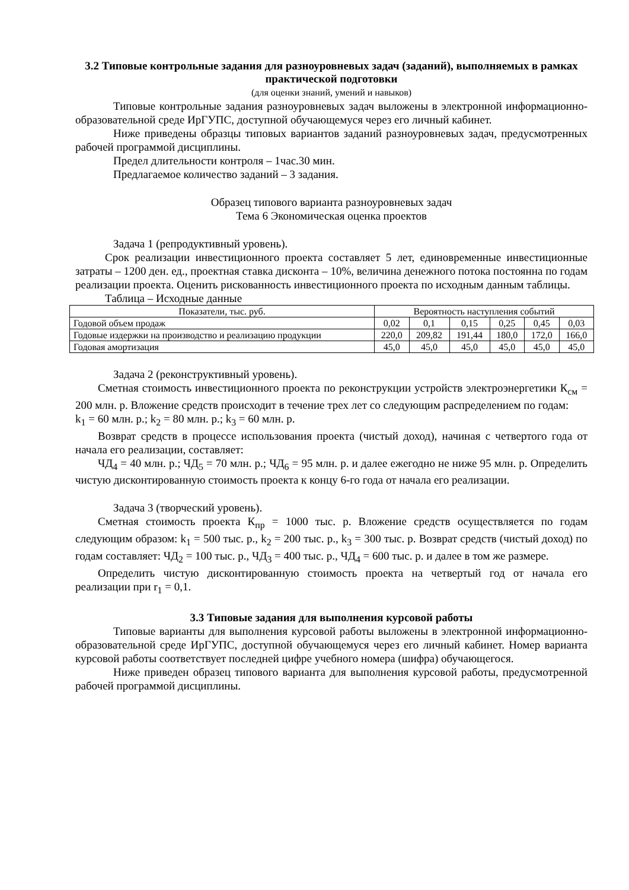3.2 Типовые контрольные задания для разноуровневых задач (заданий), выполняемых в рамках практической подготовки
(для оценки знаний, умений и навыков)
Типовые контрольные задания разноуровневых задач выложены в электронной информационно-образовательной среде ИрГУПС, доступной обучающемуся через его личный кабинет.
Ниже приведены образцы типовых вариантов заданий разноуровневых задач, предусмотренных рабочей программой дисциплины.
Предел длительности контроля – 1час.30 мин.
Предлагаемое количество заданий – 3 задания.
Образец типового варианта разноуровневых задач
Тема 6 Экономическая оценка проектов
Задача 1 (репродуктивный уровень).
Срок реализации инвестиционного проекта составляет 5 лет, единовременные инвестиционные затраты – 1200 ден. ед., проектная ставка дисконта – 10%, величина денежного потока постоянна по годам реализации проекта. Оценить рискованность инвестиционного проекта по исходным данным таблицы.
Таблица – Исходные данные
| Показатели, тыс. руб. | Вероятность наступления событий | | | | | |
| Годовой объем продаж | 0,02 | 0,1 | 0,15 | 0,25 | 0,45 | 0,03 |
| Годовые издержки на производство и реализацию продукции | 220,0 | 209,82 | 191,44 | 180,0 | 172,0 | 166,0 |
| Годовая амортизация | 45,0 | 45,0 | 45,0 | 45,0 | 45,0 | 45,0 |
Задача 2 (реконструктивный уровень).
Сметная стоимость инвестиционного проекта по реконструкции устройств электроэнергетики К<sub>см</sub> = 200 млн. р. Вложение средств происходит в течение трех лет со следующим распределением по годам:
k<sub>1</sub> = 60 млн. р.; k<sub>2</sub> = 80 млн. р.; k<sub>3</sub> = 60 млн. р.
Возврат средств в процессе использования проекта (чистый доход), начиная с четвертого года от начала его реализации, составляет:
ЧД<sub>4</sub> = 40 млн. р.; ЧД<sub>5</sub> = 70 млн. р.; ЧД<sub>6</sub> = 95 млн. р. и далее ежегодно не ниже 95 млн. р. Определить чистую дисконтированную стоимость проекта к концу 6-го года от начала его реализации.
Задача 3 (творческий уровень).
Сметная стоимость проекта К<sub>пр</sub> = 1000 тыс. р. Вложение средств осуществляется по годам следующим образом: k<sub>1</sub> = 500 тыс. р., k<sub>2</sub> = 200 тыс. р., k<sub>3</sub> = 300 тыс. р. Возврат средств (чистый доход) по годам составляет: ЧД<sub>2</sub> = 100 тыс. р., ЧД<sub>3</sub> = 400 тыс. р., ЧД<sub>4</sub> = 600 тыс. р. и далее в том же размере.
Определить чистую дисконтированную стоимость проекта на четвертый год от начала его реализации при r<sub>1</sub> = 0,1.
3.3 Типовые задания для выполнения курсовой работы
Типовые варианты для выполнения курсовой работы выложены в электронной информационно-образовательной среде ИрГУПС, доступной обучающемуся через его личный кабинет. Номер варианта курсовой работы соответствует последней цифре учебного номера (шифра) обучающегося.
Ниже приведен образец типового варианта для выполнения курсовой работы, предусмотренной рабочей программой дисциплины.